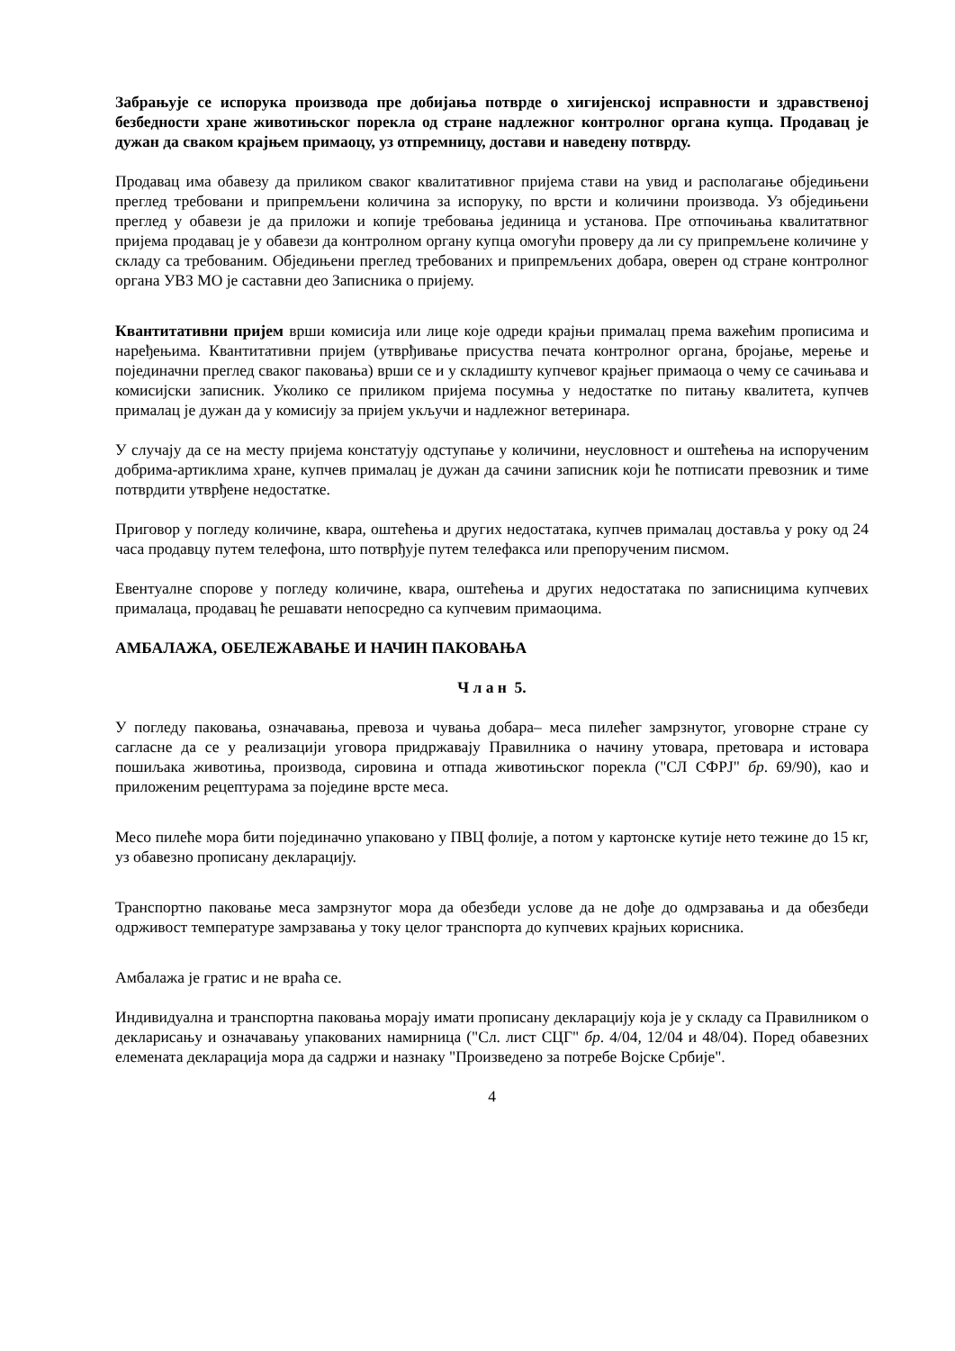Забрањује се испорука производа пре добијања потврде о хигијенској исправности и здравственој безбедности хране животињског порекла од стране надлежног контролног органа купца. Продавац је дужан да сваком крајњем примаоцу, уз отпремницу, достави и наведену потврду.
Продавац има обавезу да приликом сваког квалитативног пријема стави на увид и располагање обједињени преглед требовани и припремљени количина за испоруку, по врсти и количини производа. Уз обједињени преглед у обавези је да приложи и копије требовања јединица и установа. Пре отпочињања квалитатвног пријема продавац је у обавези да контролном органу купца омогући проверу да ли су припремљене количине у складу са требованим. Обједињени преглед требованих и припремљених добара, оверен од стране контролног органа УВЗ МО је саставни део Записника о пријему.
Квантитативни пријем врши комисија или лице које одреди крајњи прималац према важећим прописима и наређењима. Квантитативни пријем (утврђивање присуства печата контролног органа, бројање, мерење и појединачни преглед сваког паковања) врши се и у складишту купчевог крајњег примаоца о чему се сачињава и комисијски записник. Уколико се приликом пријема посумња у недостатке по питању квалитета, купчев прималац је дужан да у комисију за пријем укључи и надлежног ветеринара.
У случају да се на месту пријема констатују одступање у количини, неусловност и оштећења на испорученим добрима-артиклима хране, купчев прималац је дужан да сачини записник који ће потписати превозник и тиме потврдити утврђене недостатке.
Приговор у погледу количине, квара, оштећења и других недостатака, купчев прималац доставља у року од 24 часа продавцу путем телефона, што потврђује путем телефакса или препорученим писмом.
Евентуалне спорове у погледу количине, квара, оштећења и других недостатака по записницима купчевих прималаца, продавац ће решавати непосредно са купчевим примаоцима.
АМБАЛАЖА, ОБЕЛЕЖАВАЊЕ И НАЧИН ПАКОВАЊА
Ч л а н 5.
У погледу паковања, означавања, превоза и чувања добара– меса пилећег замрзнутог, уговорне стране су сагласне да се у реализацији уговора придржавају Правилника о начину утовара, претовара и истовара пошиљака животиња, производа, сировина и отпада животињског порекла ("СЛ СФРЈ" бр. 69/90), као и приложеним рецептурама за поједине врсте меса.
Месо пилеће мора бити појединачно упаковано у ПВЦ фолије, а потом у картонске кутије нето тежине до 15 кг, уз обавезно прописану декларацију.
Транспортно паковање меса замрзнутог мора да обезбеди услове да не дође до одмрзавања и да обезбеди одрживост температуре замрзавања у току целог транспорта до купчевих крајњих корисника.
Амбалажа је гратис и не враћа се.
Индивидуална и транспортна паковања морају имати прописану декларацију која је у складу са Правилником о декларисању и означавању упакованих намирница ("Сл. лист СЦГ" бр. 4/04, 12/04 и 48/04). Поред обавезних елемената декларација мора да садржи и назнаку "Произведено за потребе Војске Србије".
4